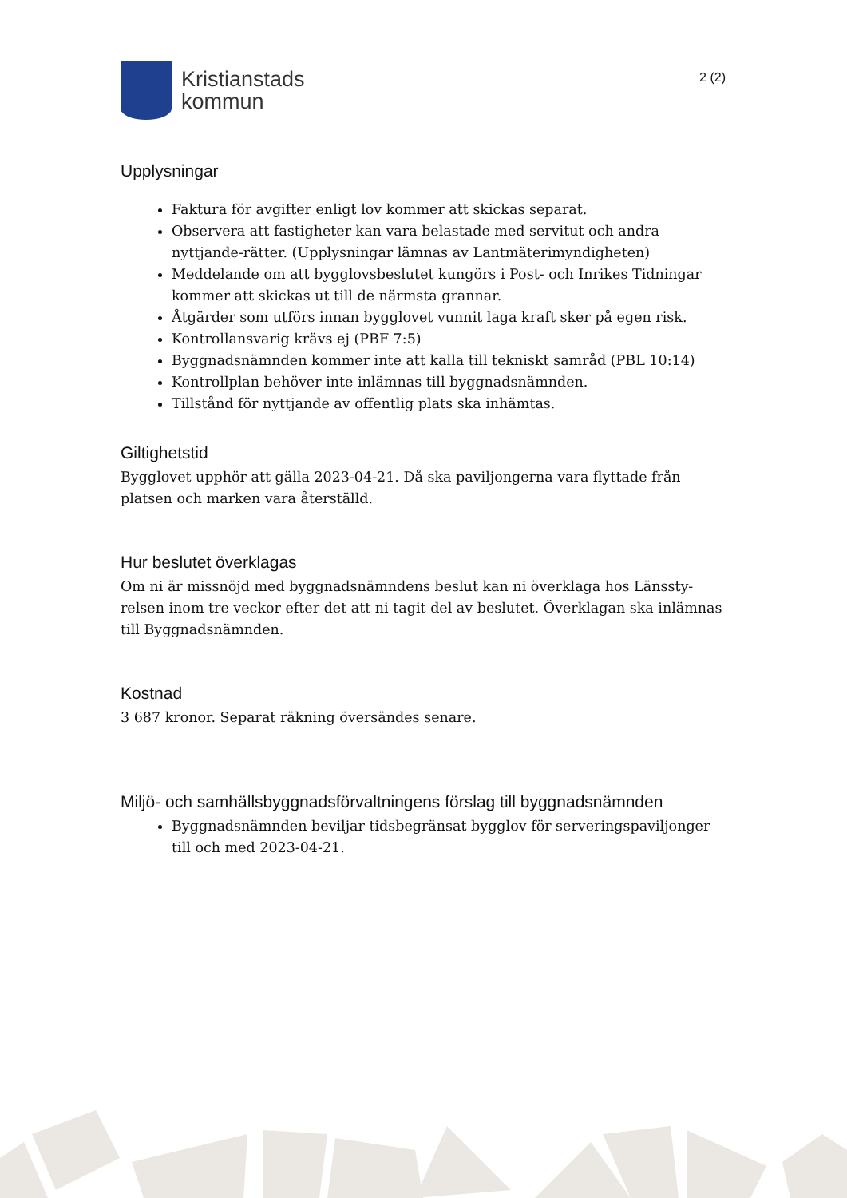Kristianstads
kommun
2 (2)
Upplysningar
Faktura för avgifter enligt lov kommer att skickas separat.
Observera att fastigheter kan vara belastade med servitut och andra nyttjande-rätter. (Upplysningar lämnas av Lantmäterimyndigheten)
Meddelande om att bygglovsbeslutet kungörs i Post- och Inrikes Tidningar kommer att skickas ut till de närmsta grannar.
Åtgärder som utförs innan bygglovet vunnit laga kraft sker på egen risk.
Kontrollansvarig krävs ej (PBF 7:5)
Byggnadsnämnden kommer inte att kalla till tekniskt samråd (PBL 10:14)
Kontrollplan behöver inte inlämnas till byggnadsnämnden.
Tillstånd för nyttjande av offentlig plats ska inhämtas.
Giltighetstid
Bygglovet upphör att gälla 2023-04-21. Då ska paviljongerna vara flyttade från platsen och marken vara återställd.
Hur beslutet överklagas
Om ni är missnöjd med byggnadsnämndens beslut kan ni överklaga hos Länssty-relsen inom tre veckor efter det att ni tagit del av beslutet. Överklagan ska inlämnas till Byggnadsnämnden.
Kostnad
3 687 kronor. Separat räkning översändes senare.
Miljö- och samhällsbyggnadsförvaltningens förslag till byggnadsnämnden
Byggnadsnämnden beviljar tidsbegränsat bygglov för serveringspaviljonger till och med 2023-04-21.